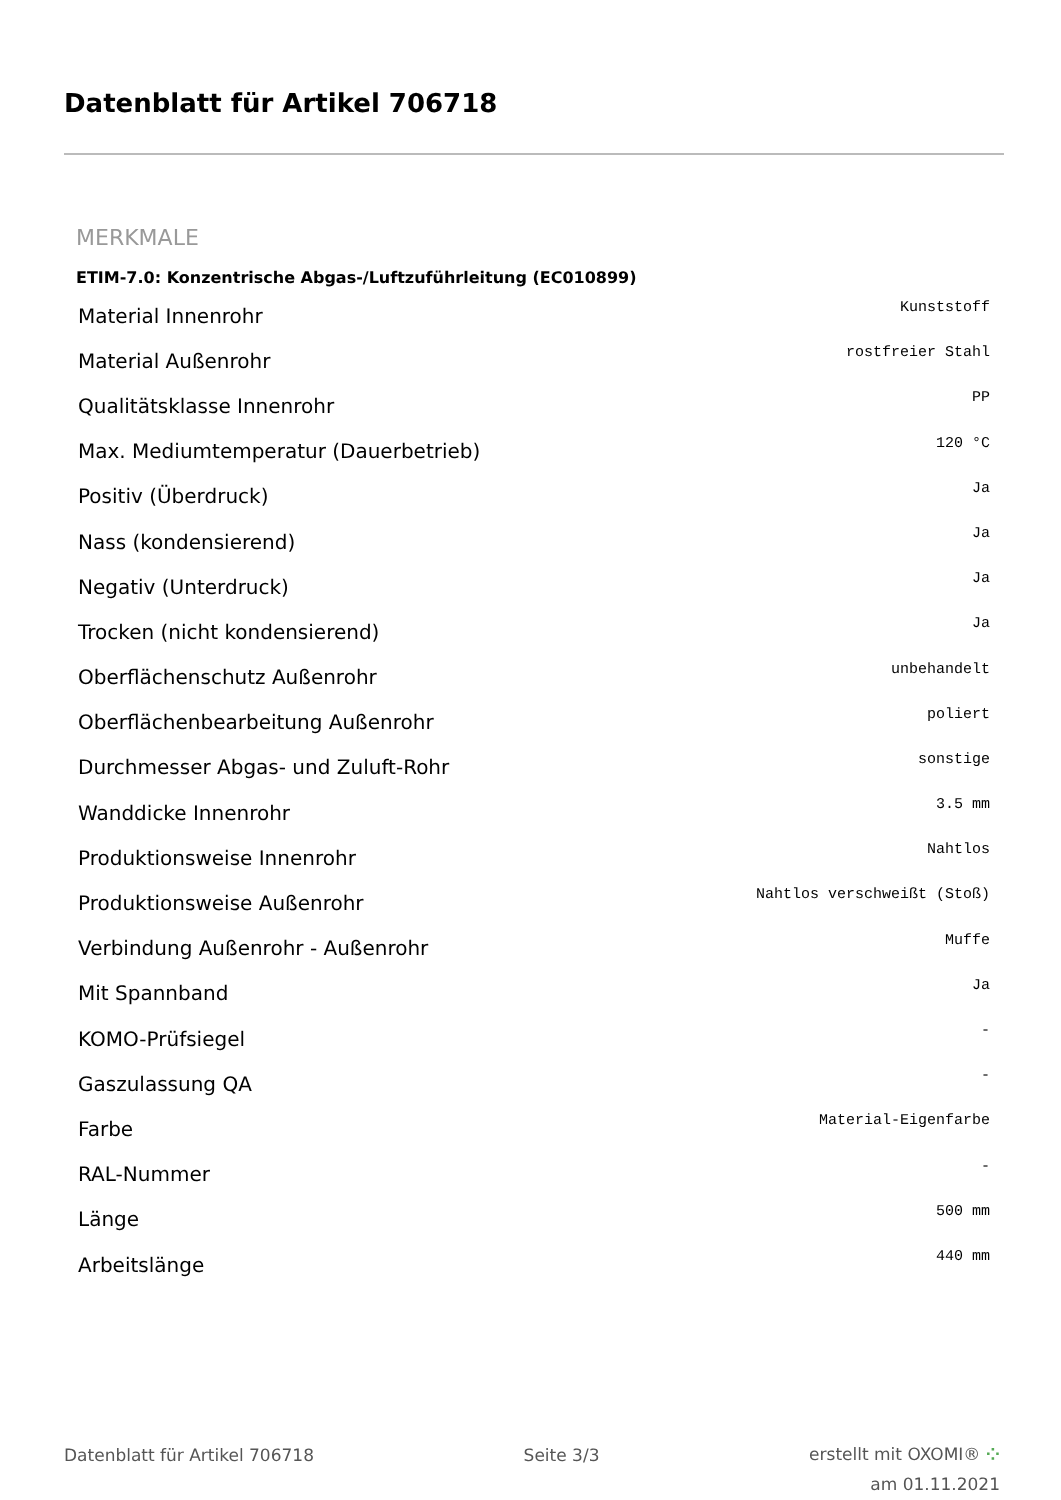Datenblatt für Artikel 706718
MERKMALE
ETIM-7.0: Konzentrische Abgas-/Luftzuführleitung (EC010899)
| Material Innenrohr | Kunststoff |
| Material Außenrohr | rostfreier Stahl |
| Qualitätsklasse Innenrohr | PP |
| Max. Mediumtemperatur (Dauerbetrieb) | 120 °C |
| Positiv (Überdruck) | Ja |
| Nass (kondensierend) | Ja |
| Negativ (Unterdruck) | Ja |
| Trocken (nicht kondensierend) | Ja |
| Oberflächenschutz Außenrohr | unbehandelt |
| Oberflächenbearbeitung Außenrohr | poliert |
| Durchmesser Abgas- und Zuluft-Rohr | sonstige |
| Wanddicke Innenrohr | 3.5 mm |
| Produktionsweise Innenrohr | Nahtlos |
| Produktionsweise Außenrohr | Nahtlos verschweißt (Stoß) |
| Verbindung Außenrohr - Außenrohr | Muffe |
| Mit Spannband | Ja |
| KOMO-Prüfsiegel | - |
| Gaszulassung QA | - |
| Farbe | Material-Eigenfarbe |
| RAL-Nummer | - |
| Länge | 500 mm |
| Arbeitslänge | 440 mm |
Datenblatt für Artikel 706718 Seite 3/3
erstellt mit OXOMI® ⁘
am 01.11.2021